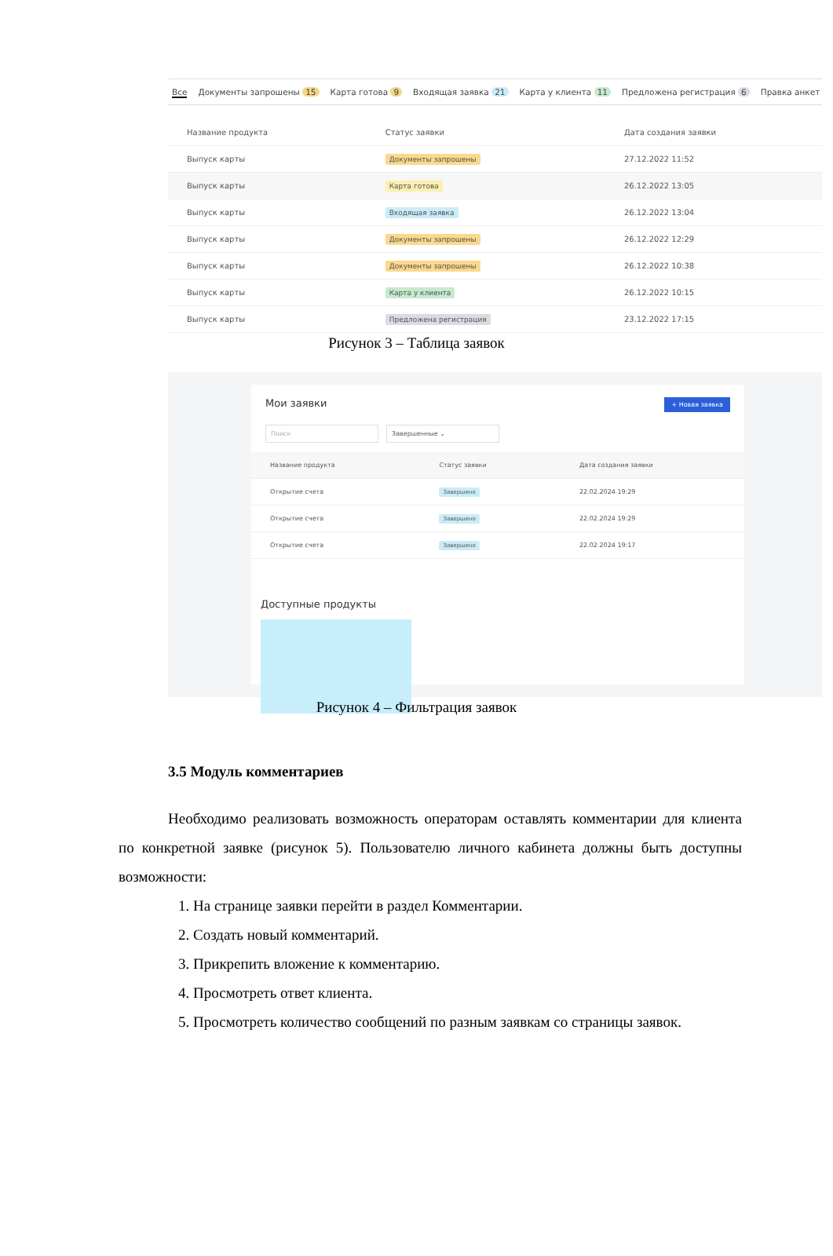Все Документы запрошены 15 Карта готова 9 Входящая заявка 21 Карта у клиента 11 Предложена регистрация 6 Правка анкет
| Название продукта | Статус заявки | Дата создания заявки |
| --- | --- | --- |
| Выпуск карты | Документы запрошены | 27.12.2022 11:52 |
| Выпуск карты | Карта готова | 26.12.2022 13:05 |
| Выпуск карты | Входящая заявка | 26.12.2022 13:04 |
| Выпуск карты | Документы запрошены | 26.12.2022 12:29 |
| Выпуск карты | Документы запрошены | 26.12.2022 10:38 |
| Выпуск карты | Карта у клиента | 26.12.2022 10:15 |
| Выпуск карты | Предложена регистрация | 23.12.2022 17:15 |
Рисунок 3 – Таблица заявок
Мои заявки + Новая заявка
Поиск Завершенные ⌄
| Название продукта | Статус заявки | Дата создания заявки |
| --- | --- | --- |
| Открытие счета | Завершено | 22.02.2024 19:29 |
| Открытие счета | Завершено | 22.02.2024 19:29 |
| Открытие счета | Завершено | 22.02.2024 19:17 |
Доступные продукты
Рисунок 4 – Фильтрация заявок
3.5 Модуль комментариев
Необходимо реализовать возможность операторам оставлять комментарии для клиента по конкретной заявке (рисунок 5). Пользователю личного кабинета должны быть доступны возможности:
1. На странице заявки перейти в раздел Комментарии.
2. Создать новый комментарий.
3. Прикрепить вложение к комментарию.
4. Просмотреть ответ клиента.
5. Просмотреть количество сообщений по разным заявкам со страницы заявок.